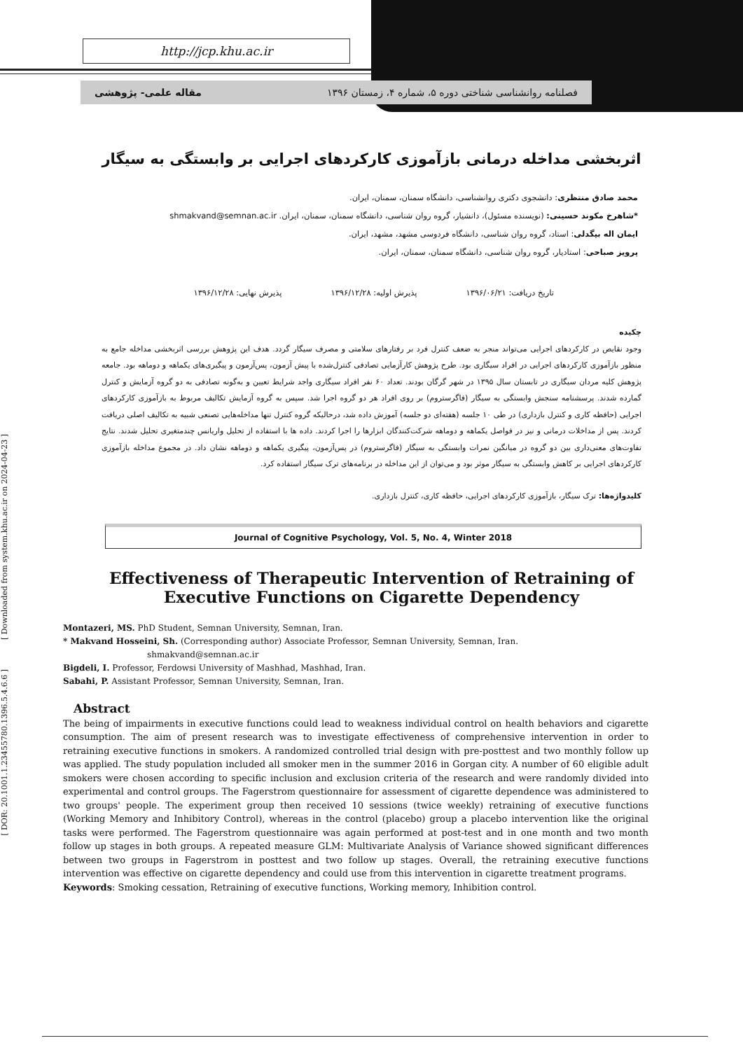http://jcp.khu.ac.ir
فصلنامه روانشناسی شناختی دوره ۵، شماره ۴، زمستان ۱۳۹۶ مقاله علمی- پژوهشی
اثربخشی مداخله درمانی بازآموزی کارکردهای اجرایی بر وابستگی به سیگار
محمد صادق منتظری: دانشجوی دکتری روانشناسی، دانشگاه سمنان، سمنان، ایران.
*شاهرخ مکوند حسینی: (نویسنده مسئول)، دانشیار، گروه روان شناسی، دانشگاه سمنان، سمنان، ایران. shmakvand@semnan.ac.ir
ایمان اله بیگدلی: استاد، گروه روان شناسی، دانشگاه فردوسی مشهد، مشهد، ایران.
پرویز صباحی: استادیار، گروه روان شناسی، دانشگاه سمنان، سمنان، ایران.
تاریخ دریافت: ۱۳۹۶/۰۶/۲۱ پذیرش اولیه: ۱۳۹۶/۱۲/۲۸ پذیرش نهایی: ۱۳۹۶/۱۲/۲۸
چکیده
وجود نقایص در کارکردهای اجرایی می‌تواند منجر به ضعف کنترل فرد بر رفتارهای سلامتی و مصرف سیگار گردد. هدف این پژوهش بررسی اثربخشی مداخله جامع به منظور بازآموزی کارکردهای اجرایی در افراد سیگاری بود. طرح پژوهش کارآزمایی تصادفی کنترل‌شده با پیش آزمون، پس‌آزمون و پیگیری‌های یکماهه و دوماهه بود. جامعه پژوهش کلیه مردان سیگاری در تابستان سال ۱۳۹۵ در شهر گرگان بودند. تعداد ۶۰ نفر افراد سیگاری واجد شرایط تعیین و به‌گونه تصادفی به دو گروه آزمایش و کنترل گمارده شدند. پرسشنامه سنجش وابستگی به سیگار (فاگرستروم) بر روی افراد هر دو گروه اجرا شد. سپس به گروه آزمایش تکالیف مربوط به بازآموزی کارکردهای اجرایی (حافظه کاری و کنترل بازداری) در طی ۱۰ جلسه (هفته‌ای دو جلسه) آموزش داده شد، درحالیکه گروه کنترل تنها مداخله‌هایی تصنعی شبیه به تکالیف اصلی دریافت کردند. پس از مداخلات درمانی و نیز در فواصل یکماهه و دوماهه شرکت‌کنندگان ابزارها را اجرا کردند. داده ها با استفاده از تحلیل واریانس چندمتغیری تحلیل شدند. نتایج تفاوت‌های معنی‌داری بین دو گروه در میانگین نمرات وابستگی به سیگار (فاگرستروم) در پس‌آزمون، پیگیری یکماهه و دوماهه نشان داد. در مجموع مداخله بازآموزی کارکردهای اجرایی بر کاهش وابستگی به سیگار موثر بود و می‌توان از این مداخله در برنامه‌های ترک سیگار استفاده کرد.
کلیدواژه‌ها: ترک سیگار، بازآموزی کارکردهای اجرایی، حافظه کاری، کنترل بازداری.
Journal of Cognitive Psychology, Vol. 5, No. 4, Winter 2018
Effectiveness of Therapeutic Intervention of Retraining of Executive Functions on Cigarette Dependency
Montazeri, MS. PhD Student, Semnan University, Semnan, Iran.
* Makvand Hosseini, Sh. (Corresponding author) Associate Professor, Semnan University, Semnan, Iran.
shmakvand@semnan.ac.ir
Bigdeli, I. Professor, Ferdowsi University of Mashhad, Mashhad, Iran.
Sabahi, P. Assistant Professor, Semnan University, Semnan, Iran.
Abstract
The being of impairments in executive functions could lead to weakness individual control on health behaviors and cigarette consumption. The aim of present research was to investigate effectiveness of comprehensive intervention in order to retraining executive functions in smokers. A randomized controlled trial design with pre-posttest and two monthly follow up was applied. The study population included all smoker men in the summer 2016 in Gorgan city. A number of 60 eligible adult smokers were chosen according to specific inclusion and exclusion criteria of the research and were randomly divided into experimental and control groups. The Fagerstrom questionnaire for assessment of cigarette dependence was administered to two groups' people. The experiment group then received 10 sessions (twice weekly) retraining of executive functions (Working Memory and Inhibitory Control), whereas in the control (placebo) group a placebo intervention like the original tasks were performed. The Fagerstrom questionnaire was again performed at post-test and in one month and two month follow up stages in both groups. A repeated measure GLM: Multivariate Analysis of Variance showed significant differences between two groups in Fagerstrom in posttest and two follow up stages. Overall, the retraining executive functions intervention was effective on cigarette dependency and could use from this intervention in cigarette treatment programs.
Keywords: Smoking cessation, Retraining of executive functions, Working memory, Inhibition control.
[ DOR: 20.1001.1.23455780.1396.5.4.6.6 ] [ Downloaded from system.khu.ac.ir on 2024-04-23 ]